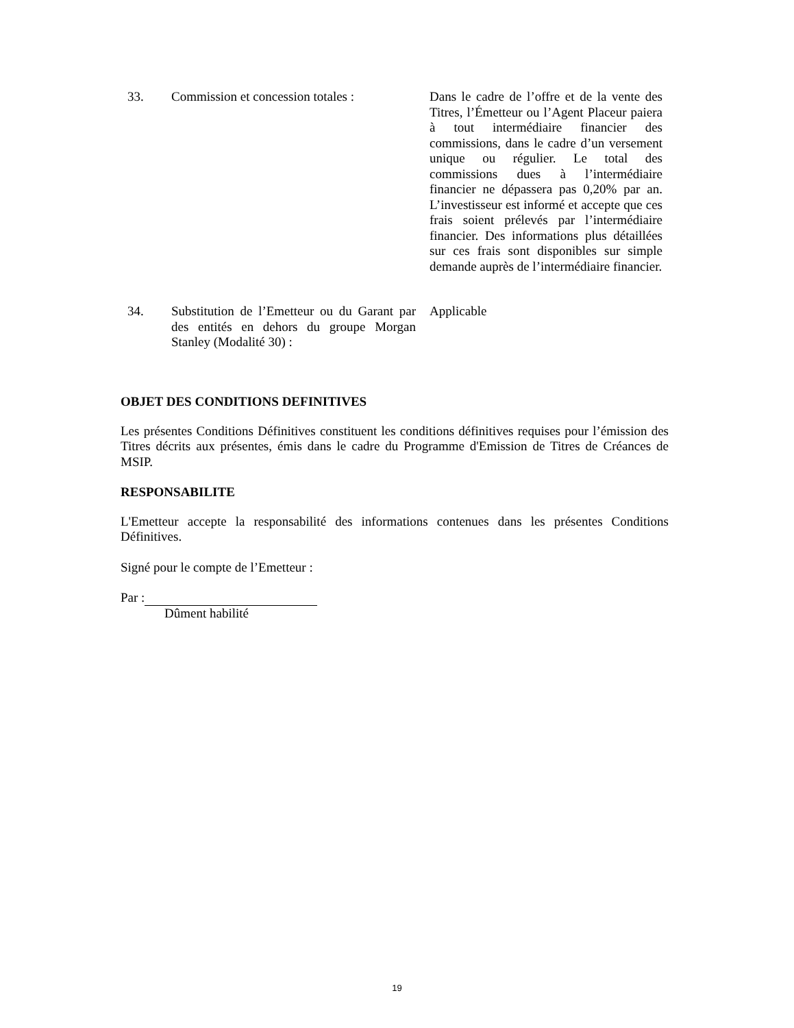33. Commission et concession totales :
Dans le cadre de l’offre et de la vente des Titres, l’Émetteur ou l’Agent Placeur paiera à tout intermédiaire financier des commissions, dans le cadre d’un versement unique ou régulier. Le total des commissions dues à l’intermédiaire financier ne dépassera pas 0,20% par an. L’investisseur est informé et accepte que ces frais soient prélevés par l’intermédiaire financier. Des informations plus détaillées sur ces frais sont disponibles sur simple demande auprès de l’intermédiaire financier.
34. Substitution de l’Emetteur ou du Garant par des entités en dehors du groupe Morgan Stanley (Modalité 30) :
Applicable
OBJET DES CONDITIONS DEFINITIVES
Les présentes Conditions Définitives constituent les conditions définitives requises pour l’émission des Titres décrits aux présentes, émis dans le cadre du Programme d'Emission de Titres de Créances de MSIP.
RESPONSABILITE
L'Emetteur accepte la responsabilité des informations contenues dans les présentes Conditions Définitives.
Signé pour le compte de l’Emetteur :
Par :
Dûment habilité
19